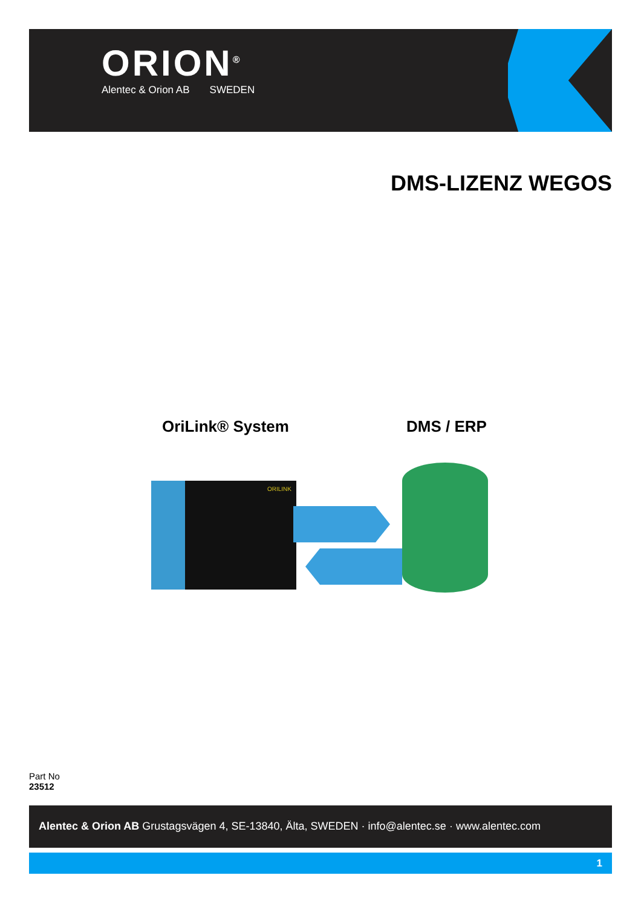ORION<sup>®</sup>
Alentec & Orion AB SWEDEN
DMS-LIZENZ WEGOS
OriLink® System DMS / ERP
ORILINK
Part No
23512
Alentec & Orion AB Grustagsvägen 4, SE-13840, Älta, SWEDEN · info@alentec.se · www.alentec.com
1